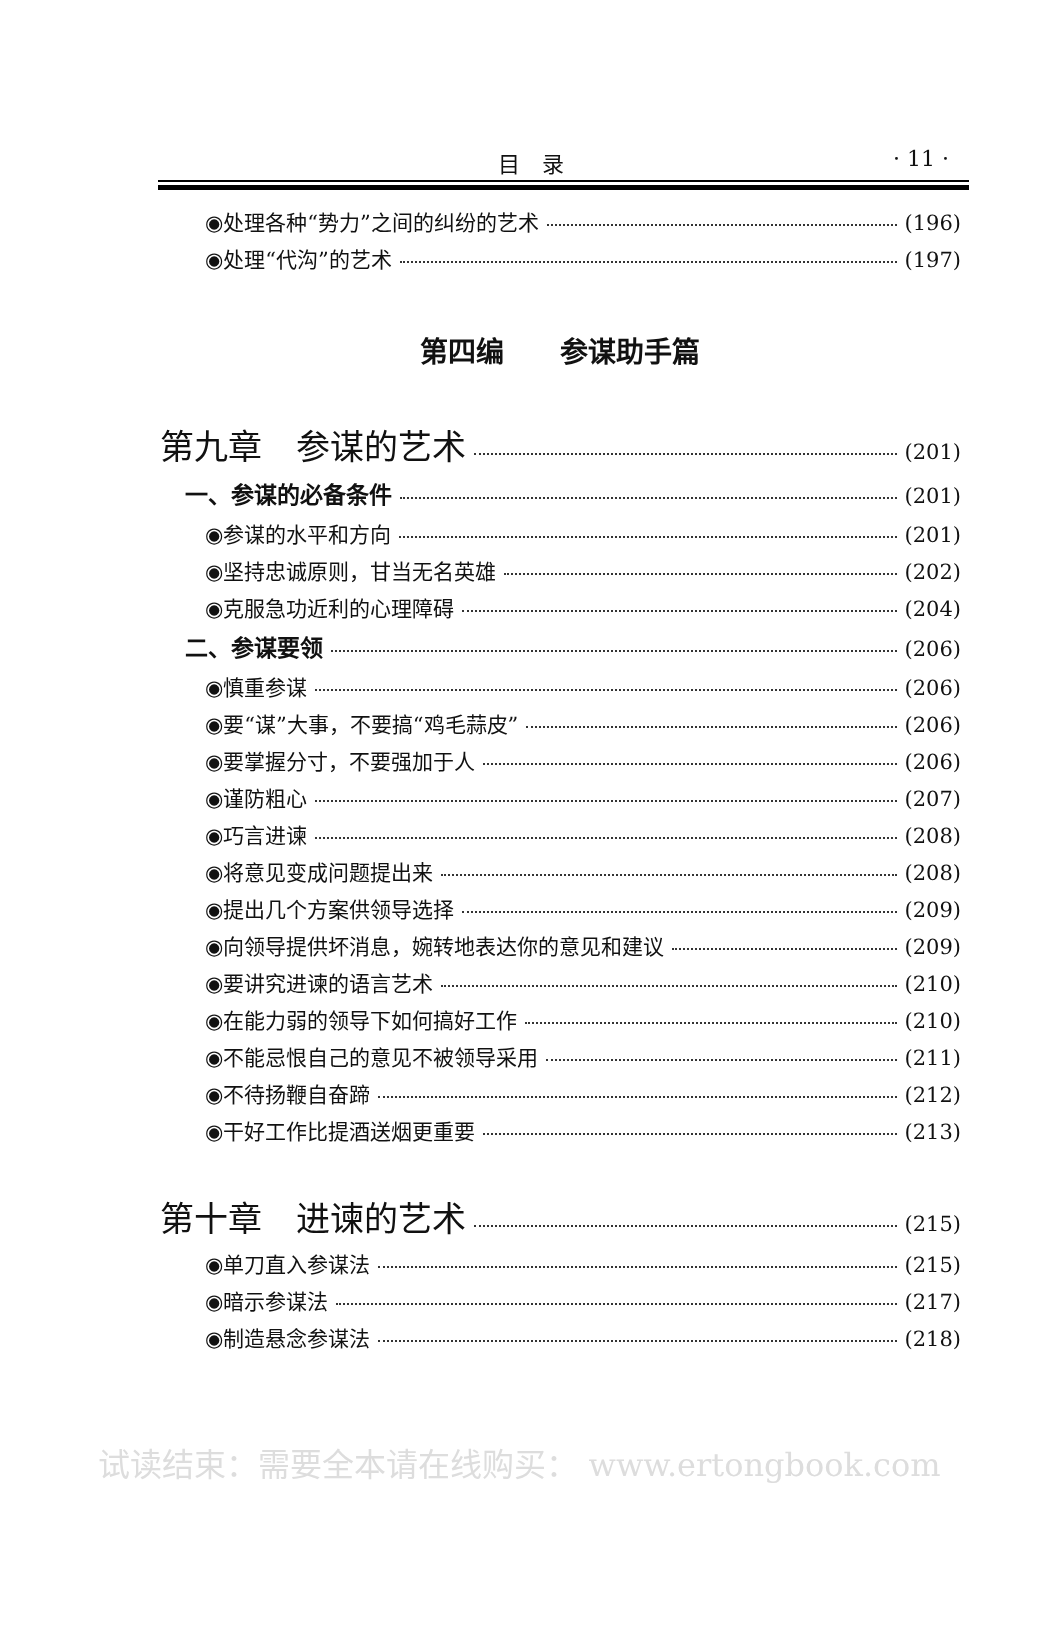目　录 · 11 ·
◉处理各种“势力”之间的纠纷的艺术 (196)
◉处理“代沟”的艺术 (197)
第四编　　参谋助手篇
第九章　参谋的艺术 (201)
一、参谋的必备条件 (201)
◉参谋的水平和方向 (201)
◉坚持忠诚原则，甘当无名英雄 (202)
◉克服急功近利的心理障碍 (204)
二、参谋要领 (206)
◉慎重参谋 (206)
◉要“谋”大事，不要搞“鸡毛蒜皮” (206)
◉要掌握分寸，不要强加于人 (206)
◉谨防粗心 (207)
◉巧言进谏 (208)
◉将意见变成问题提出来 (208)
◉提出几个方案供领导选择 (209)
◉向领导提供坏消息，婉转地表达你的意见和建议 (209)
◉要讲究进谏的语言艺术 (210)
◉在能力弱的领导下如何搞好工作 (210)
◉不能忌恨自己的意见不被领导采用 (211)
◉不待扬鞭自奋蹄 (212)
◉干好工作比提酒送烟更重要 (213)
第十章　进谏的艺术 (215)
◉单刀直入参谋法 (215)
◉暗示参谋法 (217)
◉制造悬念参谋法 (218)
试读结束：需要全本请在线购买： www.ertongbook.com